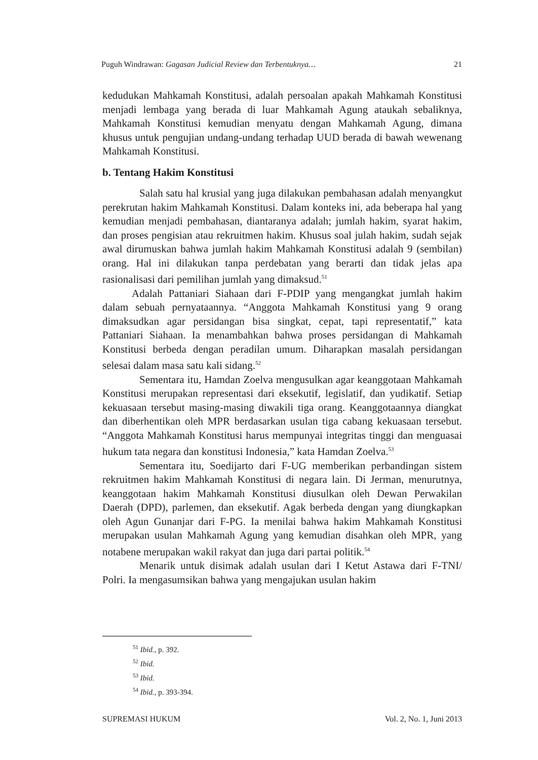Puguh Windrawan: Gagasan Judicial Review dan Terbentuknya… 21
kedudukan Mahkamah Konstitusi, adalah persoalan apakah Mahkamah Konstitusi menjadi lembaga yang berada di luar Mahkamah Agung ataukah sebaliknya, Mahkamah Konstitusi kemudian menyatu dengan Mahkamah Agung, dimana khusus untuk pengujian undang-undang terhadap UUD berada di bawah wewenang Mahkamah Konstitusi.
b. Tentang Hakim Konstitusi
Salah satu hal krusial yang juga dilakukan pembahasan adalah menyangkut perekrutan hakim Mahkamah Konstitusi. Dalam konteks ini, ada beberapa hal yang kemudian menjadi pembahasan, diantaranya adalah; jumlah hakim, syarat hakim, dan proses pengisian atau rekruitmen hakim. Khusus soal julah hakim, sudah sejak awal dirumuskan bahwa jumlah hakim Mahkamah Konstitusi adalah 9 (sembilan) orang. Hal ini dilakukan tanpa perdebatan yang berarti dan tidak jelas apa rasionalisasi dari pemilihan jumlah yang dimaksud.<sup>51</sup>
Adalah Pattaniari Siahaan dari F-PDIP yang mengangkat jumlah hakim dalam sebuah pernyataannya. “Anggota Mahkamah Konstitusi yang 9 orang dimaksudkan agar persidangan bisa singkat, cepat, tapi representatif,” kata Pattaniari Siahaan. Ia menambahkan bahwa proses persidangan di Mahkamah Konstitusi berbeda dengan peradilan umum. Diharapkan masalah persidangan selesai dalam masa satu kali sidang.<sup>52</sup>
Sementara itu, Hamdan Zoelva mengusulkan agar keanggotaan Mahkamah Konstitusi merupakan representasi dari eksekutif, legislatif, dan yudikatif. Setiap kekuasaan tersebut masing-masing diwakili tiga orang. Keanggotaannya diangkat dan diberhentikan oleh MPR berdasarkan usulan tiga cabang kekuasaan tersebut. “Anggota Mahkamah Konstitusi harus mempunyai integritas tinggi dan menguasai hukum tata negara dan konstitusi Indonesia,” kata Hamdan Zoelva.<sup>53</sup>
Sementara itu, Soedijarto dari F-UG memberikan perbandingan sistem rekruitmen hakim Mahkamah Konstitusi di negara lain. Di Jerman, menurutnya, keanggotaan hakim Mahkamah Konstitusi diusulkan oleh Dewan Perwakilan Daerah (DPD), parlemen, dan eksekutif. Agak berbeda dengan yang diungkapkan oleh Agun Gunanjar dari F-PG. Ia menilai bahwa hakim Mahkamah Konstitusi merupakan usulan Mahkamah Agung yang kemudian disahkan oleh MPR, yang notabene merupakan wakil rakyat dan juga dari partai politik.<sup>54</sup>
Menarik untuk disimak adalah usulan dari I Ketut Astawa dari F-TNI/ Polri. Ia mengasumsikan bahwa yang mengajukan usulan hakim
<sup>51</sup> Ibid., p. 392.
<sup>52</sup> Ibid.
<sup>53</sup> Ibid.
<sup>54</sup> Ibid., p. 393-394.
SUPREMASI HUKUM Vol. 2, No. 1, Juni 2013